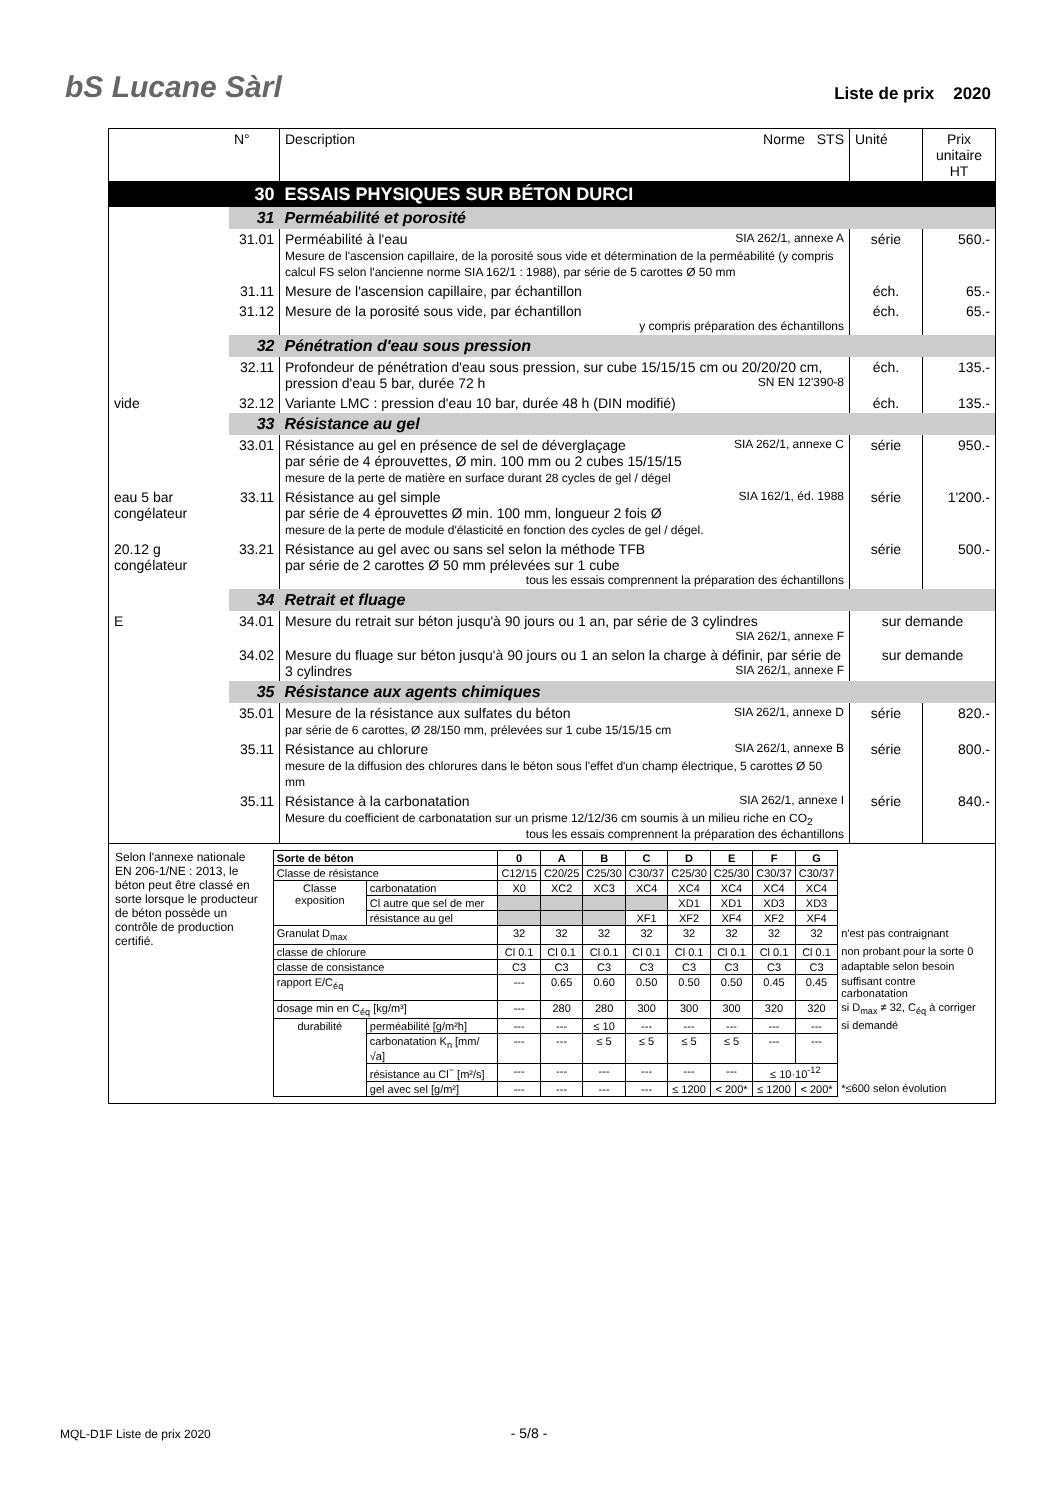bS Lucane Sàrl
Liste de prix 2020
| | N° | Description Norme STS | Unité | Prix unitaire HT |
| --- | --- | --- | --- | --- |
| | 30 | ESSAIS PHYSIQUES SUR BÉTON DURCI | | |
| | 31 | Perméabilité et porosité | | |
| | 31.01 | Perméabilité à l'eau SIA 262/1, annexe A Mesure de l'ascension capillaire, de la porosité sous vide et détermination de la perméabilité (y compris calcul FS selon l'ancienne norme SIA 162/1 : 1988), par série de 5 carottes Ø 50 mm | série | 560.- |
| | 31.11 | Mesure de l'ascension capillaire, par échantillon | éch. | 65.- |
| | 31.12 | Mesure de la porosité sous vide, par échantillon y compris préparation des échantillons | éch. | 65.- |
| | 32 | Pénétration d'eau sous pression | | |
| | 32.11 | Profondeur de pénétration d'eau sous pression, sur cube 15/15/15 cm ou 20/20/20 cm, pression d'eau 5 bar, durée 72 h SN EN 12'390-8 | éch. | 135.- |
| vide | 32.12 | Variante LMC : pression d'eau 10 bar, durée 48 h (DIN modifié) | éch. | 135.- |
| | 33 | Résistance au gel | | |
| | 33.01 | Résistance au gel en présence de sel de déverglaçage SIA 262/1, annexe C par série de 4 éprouvettes, Ø min. 100 mm ou 2 cubes 15/15/15 mesure de la perte de matière en surface durant 28 cycles de gel / dégel | série | 950.- |
| eau 5 bar congélateur | 33.11 | Résistance au gel simple SIA 162/1, éd. 1988 par série de 4 éprouvettes Ø min. 100 mm, longueur 2 fois Ø mesure de la perte de module d'élasticité en fonction des cycles de gel / dégel. | série | 1'200.- |
| 20.12 g congélateur | 33.21 | Résistance au gel avec ou sans sel selon la méthode TFB par série de 2 carottes Ø 50 mm prélevées sur 1 cube tous les essais comprennent la préparation des échantillons | série | 500.- |
| | 34 | Retrait et fluage | | |
| E | 34.01 | Mesure du retrait sur béton jusqu'à 90 jours ou 1 an, par série de 3 cylindres SIA 262/1, annexe F | sur demande | |
| | 34.02 | Mesure du fluage sur béton jusqu'à 90 jours ou 1 an selon la charge à définir, par série de 3 cylindres SIA 262/1, annexe F | sur demande | |
| | 35 | Résistance aux agents chimiques | | |
| | 35.01 | Mesure de la résistance aux sulfates du béton SIA 262/1, annexe D par série de 6 carottes, Ø 28/150 mm, prélevées sur 1 cube 15/15/15 cm | série | 820.- |
| | 35.11 | Résistance au chlorure SIA 262/1, annexe B mesure de la diffusion des chlorures dans le béton sous l'effet d'un champ électrique, 5 carottes Ø 50 mm | série | 800.- |
| | 35.11 | Résistance à la carbonatation SIA 262/1, annexe I Mesure du coefficient de carbonatation sur un prisme 12/12/36 cm soumis à un milieu riche en CO<sub>2</sub> tous les essais comprennent la préparation des échantillons | série | 840.- |
| Selon l'annexe nationale EN 206-1/NE : 2013, le béton peut être classé en sorte lorsque le producteur de béton possède un contrôle de production certifié. / Sorte de béton / / 0 / A / B / C / D / E / F / G / / / Classe de résistance / / C12/15 / C20/25 / C25/30 / C30/37 / C25/30 / C25/30 / C30/37 / C30/37 / / / Classe exposition / carbonatation / X0 / XC2 / XC3 / XC4 / XC4 / XC4 / XC4 / XC4 / / / / Cl autre que sel de mer / / / / / XD1 / XD1 / XD3 / XD3 / / / / résistance au gel / / / / XF1 / XF2 / XF4 / XF2 / XF4 / / / Granulat D<sub>max</sub> / / 32 / 32 / 32 / 32 / 32 / 32 / 32 / 32 / n'est pas contraignant / / classe de chlorure / / Cl 0.1 / Cl 0.1 / Cl 0.1 / Cl 0.1 / Cl 0.1 / Cl 0.1 / Cl 0.1 / Cl 0.1 / non probant pour la sorte 0 / / classe de consistance / / C3 / C3 / C3 / C3 / C3 / C3 / C3 / C3 / adaptable selon besoin / / rapport E/C<sub>éq</sub> / / --- / 0.65 / 0.60 / 0.50 / 0.50 / 0.50 / 0.45 / 0.45 / suffisant contre carbonatation / / dosage min en C<sub>éq</sub> [kg/m³] / / --- / 280 / 280 / 300 / 300 / 300 / 320 / 320 / si D<sub>max</sub> ≠ 32, C<sub>éq</sub> à corriger / / durabilité / perméabilité [g/m²h] / --- / --- / ≤ 10 / --- / --- / --- / --- / --- / si demandé / / / carbonatation K<sub>n</sub> [mm/√a] / --- / --- / ≤ 5 / ≤ 5 / ≤ 5 / ≤ 5 / --- / --- / / / / résistance au Cl<sup>−</sup> [m²/s] / --- / --- / --- / --- / --- / --- / ≤ 10·10<sup>-12</sup> / / / / / gel avec sel [g/m²] / --- / --- / --- / --- / ≤ 1200 / < 200* / ≤ 1200 / < 200* / *≤600 selon évolution / | | | | |
MQL-D1F Liste de prix 2020 - 5/8 -